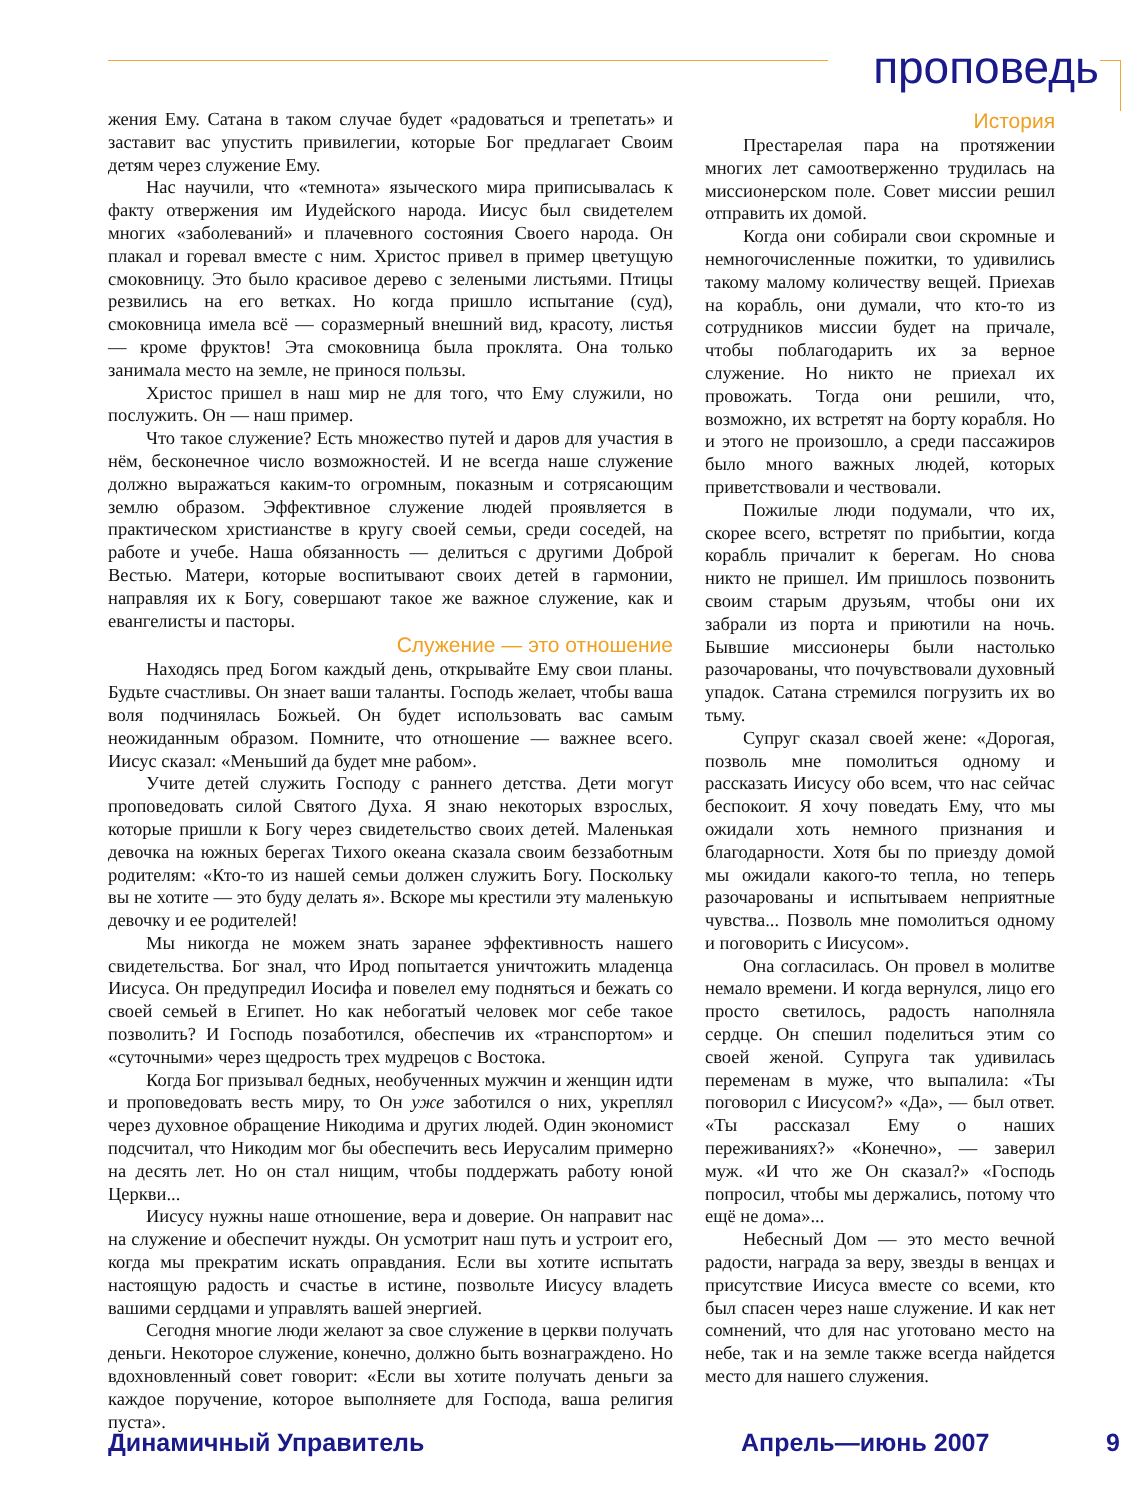проповедь
жения Ему. Сатана в таком случае будет «радоваться и трепетать» и заставит вас упустить привилегии, которые Бог предлагает Своим детям через служение Ему.
Нас научили, что «темнота» языческого мира приписывалась к факту отвержения им Иудейского народа. Иисус был свидетелем многих «заболеваний» и плачевного состояния Своего народа. Он плакал и горевал вместе с ним. Христос привел в пример цветущую смоковницу. Это было красивое дерево с зелеными листьями. Птицы резвились на его ветках. Но когда пришло испытание (суд), смоковница имела всё — соразмерный внешний вид, красоту, листья — кроме фруктов! Эта смоковница была проклята. Она только занимала место на земле, не принося пользы.
Христос пришел в наш мир не для того, что Ему служили, но послужить. Он — наш пример.
Что такое служение? Есть множество путей и даров для участия в нём, бесконечное число возможностей. И не всегда наше служение должно выражаться каким-то огромным, показным и сотрясающим землю образом. Эффективное служение людей проявляется в практическом христианстве в кругу своей семьи, среди соседей, на работе и учебе. Наша обязанность — делиться с другими Доброй Вестью. Матери, которые воспитывают своих детей в гармонии, направляя их к Богу, совершают такое же важное служение, как и евангелисты и пасторы.
Служение — это отношение
Находясь пред Богом каждый день, открывайте Ему свои планы. Будьте счастливы. Он знает ваши таланты. Господь желает, чтобы ваша воля подчинялась Божьей. Он будет использовать вас самым неожиданным образом. Помните, что отношение — важнее всего. Иисус сказал: «Меньший да будет мне рабом».
Учите детей служить Господу с раннего детства. Дети могут проповедовать силой Святого Духа. Я знаю некоторых взрослых, которые пришли к Богу через свидетельство своих детей. Маленькая девочка на южных берегах Тихого океана сказала своим беззаботным родителям: «Кто-то из нашей семьи должен служить Богу. Поскольку вы не хотите — это буду делать я». Вскоре мы крестили эту маленькую девочку и ее родителей!
Мы никогда не можем знать заранее эффективность нашего свидетельства. Бог знал, что Ирод попытается уничтожить младенца Иисуса. Он предупредил Иосифа и повелел ему подняться и бежать со своей семьей в Египет. Но как небогатый человек мог себе такое позволить? И Господь позаботился, обеспечив их «транспортом» и «суточными» через щедрость трех мудрецов с Востока.
Когда Бог призывал бедных, необученных мужчин и женщин идти и проповедовать весть миру, то Он уже заботился о них, укреплял через духовное обращение Никодима и других людей. Один экономист подсчитал, что Никодим мог бы обеспечить весь Иерусалим примерно на десять лет. Но он стал нищим, чтобы поддержать работу юной Церкви...
Иисусу нужны наше отношение, вера и доверие. Он направит нас на служение и обеспечит нужды. Он усмотрит наш путь и устроит его, когда мы прекратим искать оправдания. Если вы хотите испытать настоящую радость и счастье в истине, позвольте Иисусу владеть вашими сердцами и управлять вашей энергией.
Сегодня многие люди желают за свое служение в церкви получать деньги. Некоторое служение, конечно, должно быть вознаграждено. Но вдохновленный совет говорит: «Если вы хотите получать деньги за каждое поручение, которое выполняете для Господа, ваша религия пуста».
История
Престарелая пара на протяжении многих лет самоотверженно трудилась на миссионерском поле. Совет миссии решил отправить их домой.
Когда они собирали свои скромные и немногочисленные пожитки, то удивились такому малому количеству вещей. Приехав на корабль, они думали, что кто-то из сотрудников миссии будет на причале, чтобы поблагодарить их за верное служение. Но никто не приехал их провожать. Тогда они решили, что, возможно, их встретят на борту корабля. Но и этого не произошло, а среди пассажиров было много важных людей, которых приветствовали и чествовали.
Пожилые люди подумали, что их, скорее всего, встретят по прибытии, когда корабль причалит к берегам. Но снова никто не пришел. Им пришлось позвонить своим старым друзьям, чтобы они их забрали из порта и приютили на ночь. Бывшие миссионеры были настолько разочарованы, что почувствовали духовный упадок. Сатана стремился погрузить их во тьму.
Супруг сказал своей жене: «Дорогая, позволь мне помолиться одному и рассказать Иисусу обо всем, что нас сейчас беспокоит. Я хочу поведать Ему, что мы ожидали хоть немного признания и благодарности. Хотя бы по приезду домой мы ожидали какого-то тепла, но теперь разочарованы и испытываем неприятные чувства... Позволь мне помолиться одному и поговорить с Иисусом».
Она согласилась. Он провел в молитве немало времени. И когда вернулся, лицо его просто светилось, радость наполняла сердце. Он спешил поделиться этим со своей женой. Супруга так удивилась переменам в муже, что выпалила: «Ты поговорил с Иисусом?» «Да», — был ответ. «Ты рассказал Ему о наших переживаниях?» «Конечно», — заверил муж. «И что же Он сказал?» «Господь попросил, чтобы мы держались, потому что ещё не дома»...
Небесный Дом — это место вечной радости, награда за веру, звезды в венцах и присутствие Иисуса вместе со всеми, кто был спасен через наше служение. И как нет сомнений, что для нас уготовано место на небе, так и на земле также всегда найдется место для нашего служения.
Динамичный Управитель Апрель—июнь 2007 9